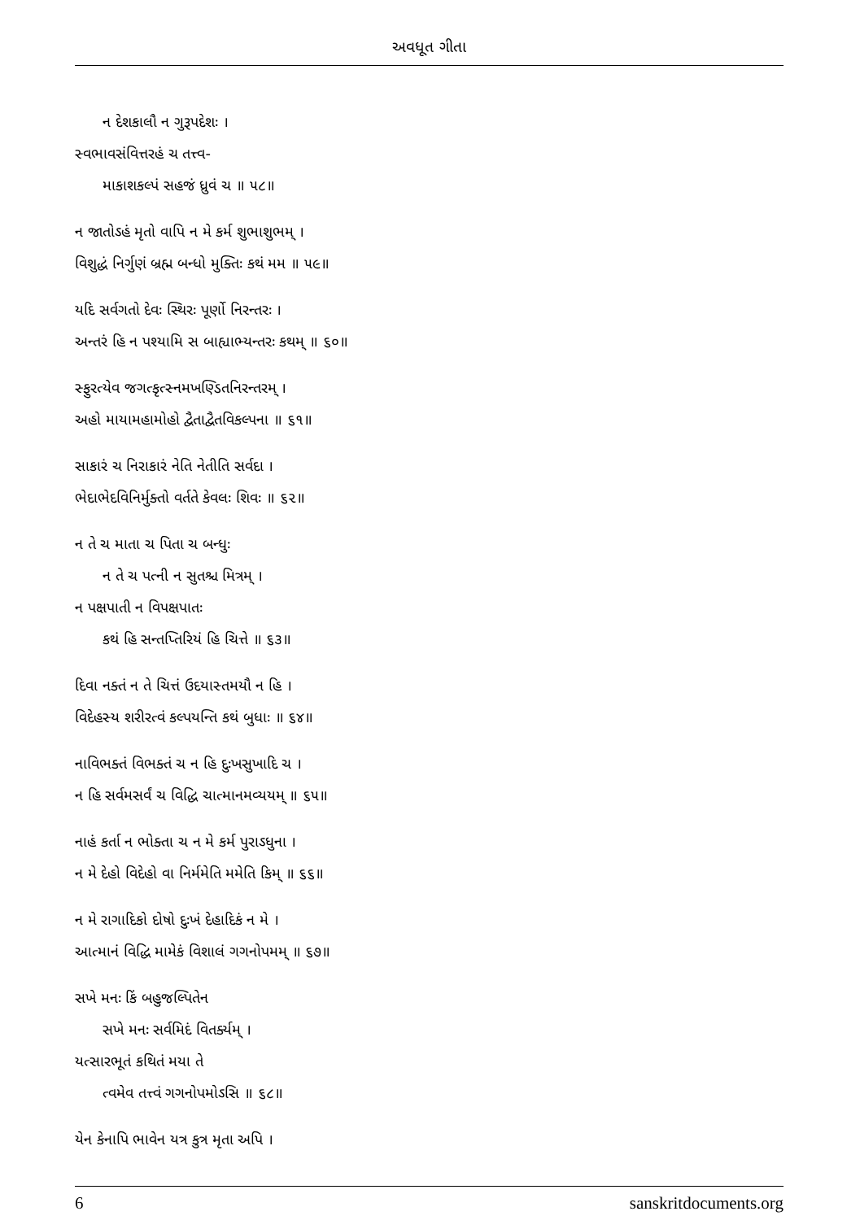અવધૂત ગીતા
ન દેશકાલૌ ન ગુરૂપદેશઃ ।
સ્વભાવસંવિત્તરહં ચ તત્ત્વ-
માકાશકલ્પં સહજં ધ્રુવં ચ ॥ ૫૮॥
ન જાતોઽહં મૃતો વાપિ ન મે કર્મ શુભાશુભમ્ ।
વિશુદ્ધં નિર્ગુણં બ્રહ્મ બન્ધો મુક્તિઃ કથં મમ ॥ ૫૯॥
યદિ સર્વગતો દેવઃ સ્થિરઃ પૂર્ણો નિરન્તરઃ ।
અન્તરં હિ ન પશ્યામિ સ બાહ્યાભ્યન્તરઃ કથમ્ ॥ ૬૦॥
સ્ફુરત્યેવ જગત્કૃત્સ્નમખણ્ડિતનિરન્તરમ્ ।
અહો માયામહામોહો દ્વૈતાદ્વૈતવિકલ્પના ॥ ૬૧॥
સાકારં ચ નિરાકારં નેતિ નેતીતિ સર્વદા ।
ભેદાભેદવિનિર્મુક્તો વર્તતે કેવલઃ શિવઃ ॥ ૬૨॥
ન તે ચ માતા ચ પિતા ચ બન્ધુઃ
ન તે ચ પત્ની ન સુતશ્ચ મિત્રમ્ ।
ન પક્ષપાતી ન વિપક્ષપાતઃ
કથં હિ સન્તપ્તિરિયં હિ ચિત્તે ॥ ૬૩॥
દિવા નક્તં ન તે ચિત્તં ઉદયાસ્તમયૌ ન હિ ।
વિદેહસ્ય શરીરત્વં કલ્પયન્તિ કથં બુધાઃ ॥ ૬૪॥
નાવિભક્તં વિભક્તં ચ ન હિ દુઃખસુખાદિ ચ ।
ન હિ સર્વમસર્વં ચ વિદ્ધિ ચાત્માનમવ્યયમ્ ॥ ૬૫॥
નાહં કર્તા ન ભોક્તા ચ ન મે કર્મ પુરાઽધુના ।
ન મે દેહો વિદેહો વા નિર્મમેતિ મમેતિ કિમ્ ॥ ૬૬॥
ન મે રાગાદિકો દોષો દુઃખં દેહાદિકં ન મે ।
આત્માનં વિદ્ધિ મામેકં વિશાલં ગગનોપમમ્ ॥ ૬૭॥
સખે મનઃ કિં બહુજલ્પિતેન
સખે મનઃ સર્વમિદં વિતર્ક્યમ્ ।
યત્સારભૂતં કથિતં મયા તે
ત્વમેવ તત્ત્વં ગગનોપમોઽસિ ॥ ૬૮॥
યેન કેનાપિ ભાવેન યત્ર કુત્ર મૃતા અપિ ।
6 sanskritdocuments.org